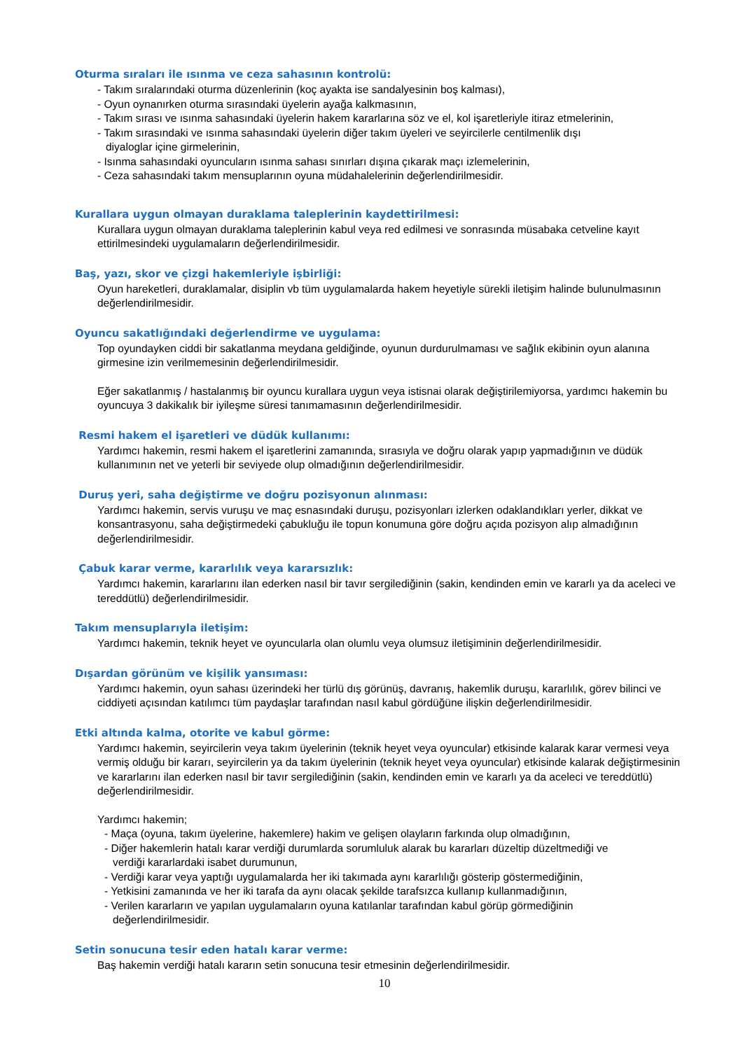Oturma sıraları ile ısınma ve ceza sahasının kontrolü:
- Takım sıralarındaki oturma düzenlerinin (koç ayakta ise sandalyesinin boş kalması),
- Oyun oynanırken oturma sırasındaki üyelerin ayağa kalkmasının,
- Takım sırası ve ısınma sahasındaki üyelerin hakem kararlarına söz ve el, kol işaretleriyle itiraz etmelerinin,
- Takım sırasındaki ve ısınma sahasındaki üyelerin diğer takım üyeleri ve seyircilerle centilmenlik dışı
diyaloglar içine girmelerinin,
- Isınma sahasındaki oyuncuların ısınma sahası sınırları dışına çıkarak maçı izlemelerinin,
- Ceza sahasındaki takım mensuplarının oyuna müdahalelerinin değerlendirilmesidir.
Kurallara uygun olmayan duraklama taleplerinin kaydettirilmesi:
Kurallara uygun olmayan duraklama taleplerinin kabul veya red edilmesi ve sonrasında müsabaka cetveline kayıt ettirilmesindeki uygulamaların değerlendirilmesidir.
Baş, yazı, skor ve çizgi hakemleriyle işbirliği:
Oyun hareketleri, duraklamalar, disiplin vb tüm uygulamalarda hakem heyetiyle sürekli iletişim halinde bulunulmasının değerlendirilmesidir.
Oyuncu sakatlığındaki değerlendirme ve uygulama:
Top oyundayken ciddi bir sakatlanma meydana geldiğinde, oyunun durdurulmaması ve sağlık ekibinin oyun alanına girmesine izin verilmemesinin değerlendirilmesidir.
Eğer sakatlanmış / hastalanmış bir oyuncu kurallara uygun veya istisnai olarak değiştirilemiyorsa, yardımcı hakemin bu oyuncuya 3 dakikalık bir iyileşme süresi tanımamasının değerlendirilmesidir.
Resmi hakem el işaretleri ve düdük kullanımı:
Yardımcı hakemin, resmi hakem el işaretlerini zamanında, sırasıyla ve doğru olarak yapıp yapmadığının ve düdük kullanımının net ve yeterli bir seviyede olup olmadığının değerlendirilmesidir.
Duruş yeri, saha değiştirme ve doğru pozisyonun alınması:
Yardımcı hakemin, servis vuruşu ve maç esnasındaki duruşu, pozisyonları izlerken odaklandıkları yerler, dikkat ve konsantrasyonu, saha değiştirmedeki çabukluğu ile topun konumuna göre doğru açıda pozisyon alıp almadığının değerlendirilmesidir.
Çabuk karar verme, kararlılık veya kararsızlık:
Yardımcı hakemin, kararlarını ilan ederken nasıl bir tavır sergilediğinin (sakin, kendinden emin ve kararlı ya da aceleci ve tereddütlü) değerlendirilmesidir.
Takım mensuplarıyla iletişim:
Yardımcı hakemin, teknik heyet ve oyuncularla olan olumlu veya olumsuz iletişiminin değerlendirilmesidir.
Dışardan görünüm ve kişilik yansıması:
Yardımcı hakemin, oyun sahası üzerindeki her türlü dış görünüş, davranış, hakemlik duruşu, kararlılık, görev bilinci ve ciddiyeti açısından katılımcı tüm paydaşlar tarafından nasıl kabul gördüğüne ilişkin değerlendirilmesidir.
Etki altında kalma, otorite ve kabul görme:
Yardımcı hakemin, seyircilerin veya takım üyelerinin (teknik heyet veya oyuncular) etkisinde kalarak karar vermesi veya vermiş olduğu bir kararı, seyircilerin ya da takım üyelerinin (teknik heyet veya oyuncular) etkisinde kalarak değiştirmesinin ve kararlarını ilan ederken nasıl bir tavır sergilediğinin (sakin, kendinden emin ve kararlı ya da aceleci ve tereddütlü) değerlendirilmesidir.
Yardımcı hakemin;
- Maça (oyuna, takım üyelerine, hakemlere) hakim ve gelişen olayların farkında olup olmadığının,
- Diğer hakemlerin hatalı karar verdiği durumlarda sorumluluk alarak bu kararları düzeltip düzeltmediği ve
verdiği kararlardaki isabet durumunun,
- Verdiği karar veya yaptığı uygulamalarda her iki takımada aynı kararlılığı gösterip göstermediğinin,
- Yetkisini zamanında ve her iki tarafa da aynı olacak şekilde tarafsızca kullanıp kullanmadığının,
- Verilen kararların ve yapılan uygulamaların oyuna katılanlar tarafından kabul görüp görmediğinin
değerlendirilmesidir.
Setin sonucuna tesir eden hatalı karar verme:
Baş hakemin verdiği hatalı kararın setin sonucuna tesir etmesinin değerlendirilmesidir.
10